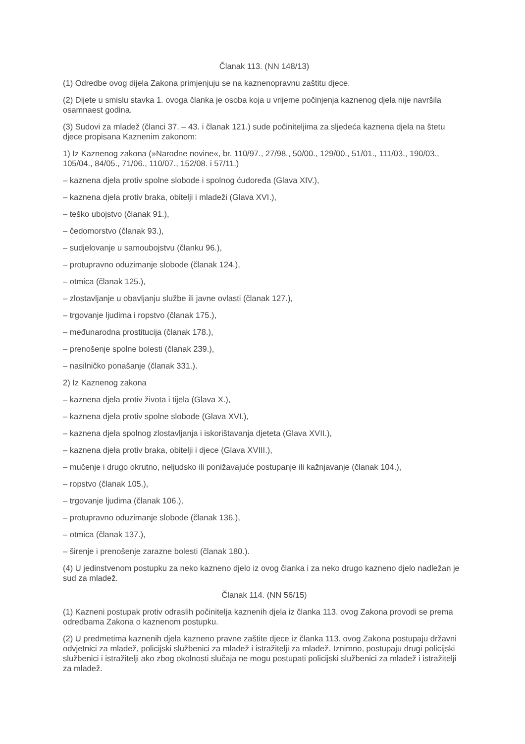Članak 113. (NN 148/13)
(1) Odredbe ovog dijela Zakona primjenjuju se na kaznenopravnu zaštitu djece.
(2) Dijete u smislu stavka 1. ovoga članka je osoba koja u vrijeme počinjenja kaznenog djela nije navršila osamnaest godina.
(3) Sudovi za mladež (članci 37. – 43. i članak 121.) sude počiniteljima za sljedeća kaznena djela na štetu djece propisana Kaznenim zakonom:
1) Iz Kaznenog zakona (»Narodne novine«, br. 110/97., 27/98., 50/00., 129/00., 51/01., 111/03., 190/03., 105/04., 84/05., 71/06., 110/07., 152/08. i 57/11.)
– kaznena djela protiv spolne slobode i spolnog ćudoređa (Glava XIV.),
– kaznena djela protiv braka, obitelji i mladeži (Glava XVI.),
– teško ubojstvo (članak 91.),
– čedomorstvo (članak 93.),
– sudjelovanje u samoubojstvu (članku 96.),
– protupravno oduzimanje slobode (članak 124.),
– otmica (članak 125.),
– zlostavljanje u obavljanju službe ili javne ovlasti (članak 127.),
– trgovanje ljudima i ropstvo (članak 175.),
– međunarodna prostitucija (članak 178.),
– prenošenje spolne bolesti (članak 239.),
– nasilničko ponašanje (članak 331.).
2) Iz Kaznenog zakona
– kaznena djela protiv života i tijela (Glava X.),
– kaznena djela protiv spolne slobode (Glava XVI.),
– kaznena djela spolnog zlostavljanja i iskorištavanja djeteta (Glava XVII.),
– kaznena djela protiv braka, obitelji i djece (Glava XVIII.),
– mučenje i drugo okrutno, neljudsko ili ponižavajuće postupanje ili kažnjavanje (članak 104.),
– ropstvo (članak 105.),
– trgovanje ljudima (članak 106.),
– protupravno oduzimanje slobode (članak 136.),
– otmica (članak 137.),
– širenje i prenošenje zarazne bolesti (članak 180.).
(4) U jedinstvenom postupku za neko kazneno djelo iz ovog članka i za neko drugo kazneno djelo nadležan je sud za mladež.
Članak 114. (NN 56/15)
(1) Kazneni postupak protiv odraslih počinitelja kaznenih djela iz članka 113. ovog Zakona provodi se prema odredbama Zakona o kaznenom postupku.
(2) U predmetima kaznenih djela kazneno pravne zaštite djece iz članka 113. ovog Zakona postupaju državni odvjetnici za mladež, policijski službenici za mladež i istražitelji za mladež. Iznimno, postupaju drugi policijski službenici i istražitelji ako zbog okolnosti slučaja ne mogu postupati policijski službenici za mladež i istražitelji za mladež.